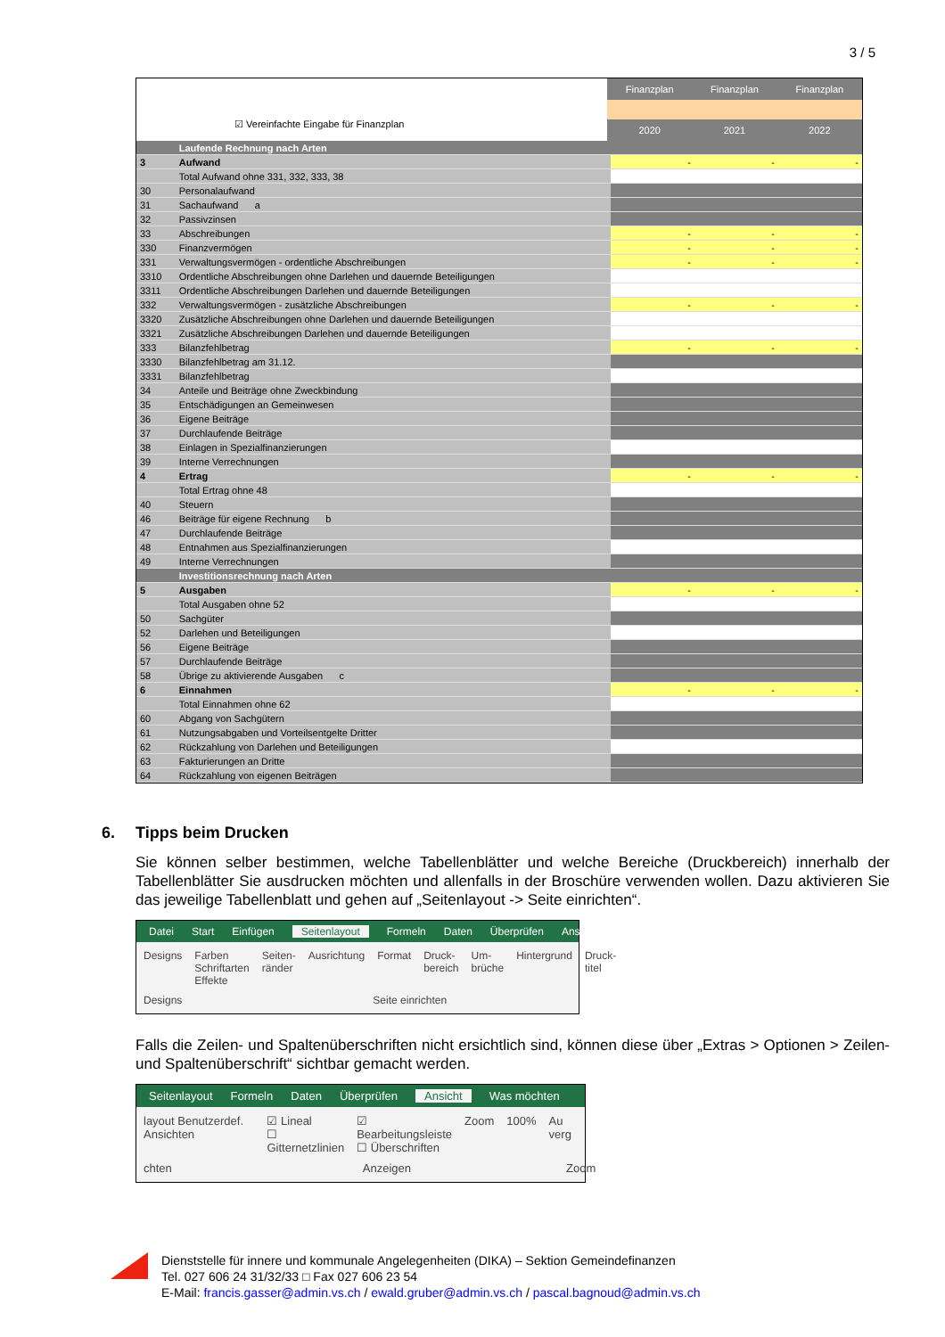3 / 5
☑ Vereinfachte Eingabe für Finanzplan
| Finanzplan | Finanzplan | Finanzplan |
| --- | --- | --- |
| 2020 | 2021 | 2022 |
| | Laufende Rechnung nach Arten | | | |
| 3 | Aufwand | - | - | - |
| | Total Aufwand ohne 331, 332, 333, 38 | | | |
| 30 | Personalaufwand | | | |
| 31 | Sachaufwand a | | | |
| 32 | Passivzinsen | | | |
| 33 | Abschreibungen | - | - | - |
| 330 | Finanzvermögen | - | - | - |
| 331 | Verwaltungsvermögen - ordentliche Abschreibungen | - | - | - |
| 3310 | Ordentliche Abschreibungen ohne Darlehen und dauernde Beteiligungen | | | |
| 3311 | Ordentliche Abschreibungen Darlehen und dauernde Beteiligungen | | | |
| 332 | Verwaltungsvermögen - zusätzliche Abschreibungen | - | - | - |
| 3320 | Zusätzliche Abschreibungen ohne Darlehen und dauernde Beteiligungen | | | |
| 3321 | Zusätzliche Abschreibungen Darlehen und dauernde Beteiligungen | | | |
| 333 | Bilanzfehlbetrag | - | - | - |
| 3330 | Bilanzfehlbetrag am 31.12. | | | |
| 3331 | Bilanzfehlbetrag | | | |
| 34 | Anteile und Beiträge ohne Zweckbindung | | | |
| 35 | Entschädigungen an Gemeinwesen | | | |
| 36 | Eigene Beiträge | | | |
| 37 | Durchlaufende Beiträge | | | |
| 38 | Einlagen in Spezialfinanzierungen | | | |
| 39 | Interne Verrechnungen | | | |
| 4 | Ertrag | - | - | - |
| | Total Ertrag ohne 48 | | | |
| 40 | Steuern | | | |
| 46 | Beiträge für eigene Rechnung b | | | |
| 47 | Durchlaufende Beiträge | | | |
| 48 | Entnahmen aus Spezialfinanzierungen | | | |
| 49 | Interne Verrechnungen | | | |
| | Investitionsrechnung nach Arten | | | |
| 5 | Ausgaben | - | - | - |
| | Total Ausgaben ohne 52 | | | |
| 50 | Sachgüter | | | |
| 52 | Darlehen und Beteiligungen | | | |
| 56 | Eigene Beiträge | | | |
| 57 | Durchlaufende Beiträge | | | |
| 58 | Übrige zu aktivierende Ausgaben c | | | |
| 6 | Einnahmen | - | - | - |
| | Total Einnahmen ohne 62 | | | |
| 60 | Abgang von Sachgütern | | | |
| 61 | Nutzungsabgaben und Vorteilsentgelte Dritter | | | |
| 62 | Rückzahlung von Darlehen und Beteiligungen | | | |
| 63 | Fakturierungen an Dritte | | | |
| 64 | Rückzahlung von eigenen Beiträgen | | | |
6. Tipps beim Drucken
Sie können selber bestimmen, welche Tabellenblätter und welche Bereiche (Druckbereich) innerhalb der Tabellenblätter Sie ausdrucken möchten und allenfalls in der Broschüre verwenden wollen. Dazu aktivieren Sie das jeweilige Tabellenblatt und gehen auf „Seitenlayout -> Seite einrichten“.
Datei Start Einfügen Seitenlayout Formeln Daten Überprüfen Ansicht
Designs Farben
Schriftarten
Effekte Seiten-ränder Ausrichtung Format Druck-bereich Um-brüche Hintergrund Druck-titel
Designs Seite einrichten
Falls die Zeilen- und Spaltenüberschriften nicht ersichtlich sind, können diese über „Extras > Optionen > Zeilen- und Spaltenüberschrift“ sichtbar gemacht werden.
Seitenlayout Formeln Daten Überprüfen Ansicht Was möchten
layout Benutzerdef. Ansichten ☑ Lineal
☐ Gitternetzlinien ☑ Bearbeitungsleiste
☐ Überschriften Zoom 100% Au verg
chten Anzeigen Zoom
Dienststelle für innere und kommunale Angelegenheiten (DIKA) – Sektion Gemeindefinanzen
Tel. 027 606 24 31/32/33 □ Fax 027 606 23 54
E-Mail: francis.gasser@admin.vs.ch / ewald.gruber@admin.vs.ch / pascal.bagnoud@admin.vs.ch